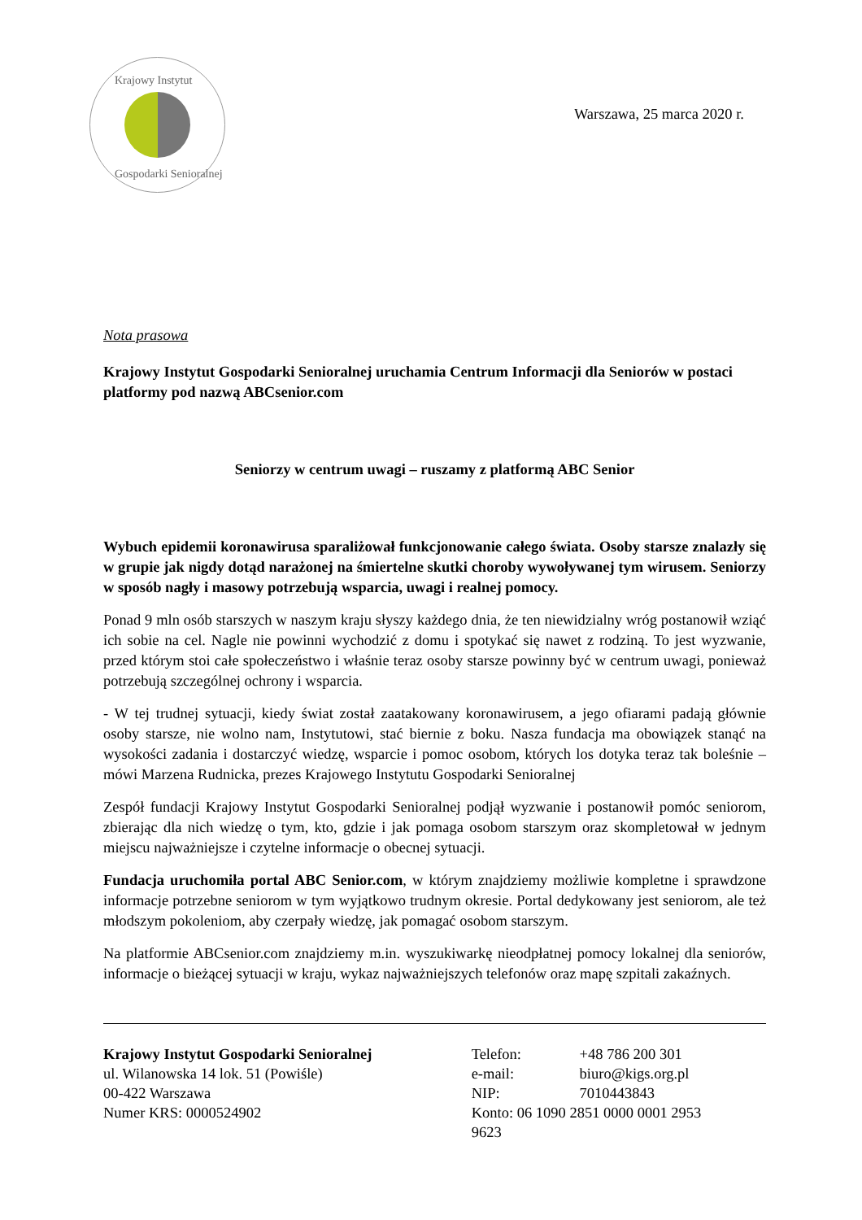Krajowy Instytut
Gospodarki Senioralnej
Warszawa, 25 marca 2020 r.
Nota prasowa
Krajowy Instytut Gospodarki Senioralnej uruchamia Centrum Informacji dla Seniorów w postaci platformy pod nazwą ABCsenior.com
Seniorzy w centrum uwagi – ruszamy z platformą ABC Senior
Wybuch epidemii koronawirusa sparaliżował funkcjonowanie całego świata. Osoby starsze znalazły się w grupie jak nigdy dotąd narażonej na śmiertelne skutki choroby wywoływanej tym wirusem. Seniorzy w sposób nagły i masowy potrzebują wsparcia, uwagi i realnej pomocy.
Ponad 9 mln osób starszych w naszym kraju słyszy każdego dnia, że ten niewidzialny wróg postanowił wziąć ich sobie na cel. Nagle nie powinni wychodzić z domu i spotykać się nawet z rodziną. To jest wyzwanie, przed którym stoi całe społeczeństwo i właśnie teraz osoby starsze powinny być w centrum uwagi, ponieważ potrzebują szczególnej ochrony i wsparcia.
- W tej trudnej sytuacji, kiedy świat został zaatakowany koronawirusem, a jego ofiarami padają głównie osoby starsze, nie wolno nam, Instytutowi, stać biernie z boku. Nasza fundacja ma obowiązek stanąć na wysokości zadania i dostarczyć wiedzę, wsparcie i pomoc osobom, których los dotyka teraz tak boleśnie – mówi Marzena Rudnicka, prezes Krajowego Instytutu Gospodarki Senioralnej
Zespół fundacji Krajowy Instytut Gospodarki Senioralnej podjął wyzwanie i postanowił pomóc seniorom, zbierając dla nich wiedzę o tym, kto, gdzie i jak pomaga osobom starszym oraz skompletował w jednym miejscu najważniejsze i czytelne informacje o obecnej sytuacji.
Fundacja uruchomiła portal ABC Senior.com, w którym znajdziemy możliwie kompletne i sprawdzone informacje potrzebne seniorom w tym wyjątkowo trudnym okresie. Portal dedykowany jest seniorom, ale też młodszym pokoleniom, aby czerpały wiedzę, jak pomagać osobom starszym.
Na platformie ABCsenior.com znajdziemy m.in. wyszukiwarkę nieodpłatnej pomocy lokalnej dla seniorów, informacje o bieżącej sytuacji w kraju, wykaz najważniejszych telefonów oraz mapę szpitali zakaźnych.
Krajowy Instytut Gospodarki Senioralnej
ul. Wilanowska 14 lok. 51 (Powiśle)
00-422 Warszawa
Numer KRS: 0000524902
| Telefon: | +48 786 200 301 |
| e-mail: | biuro@kigs.org.pl |
| NIP: | 7010443843 |
| Konto: 06 1090 2851 0000 0001 2953 9623 | |